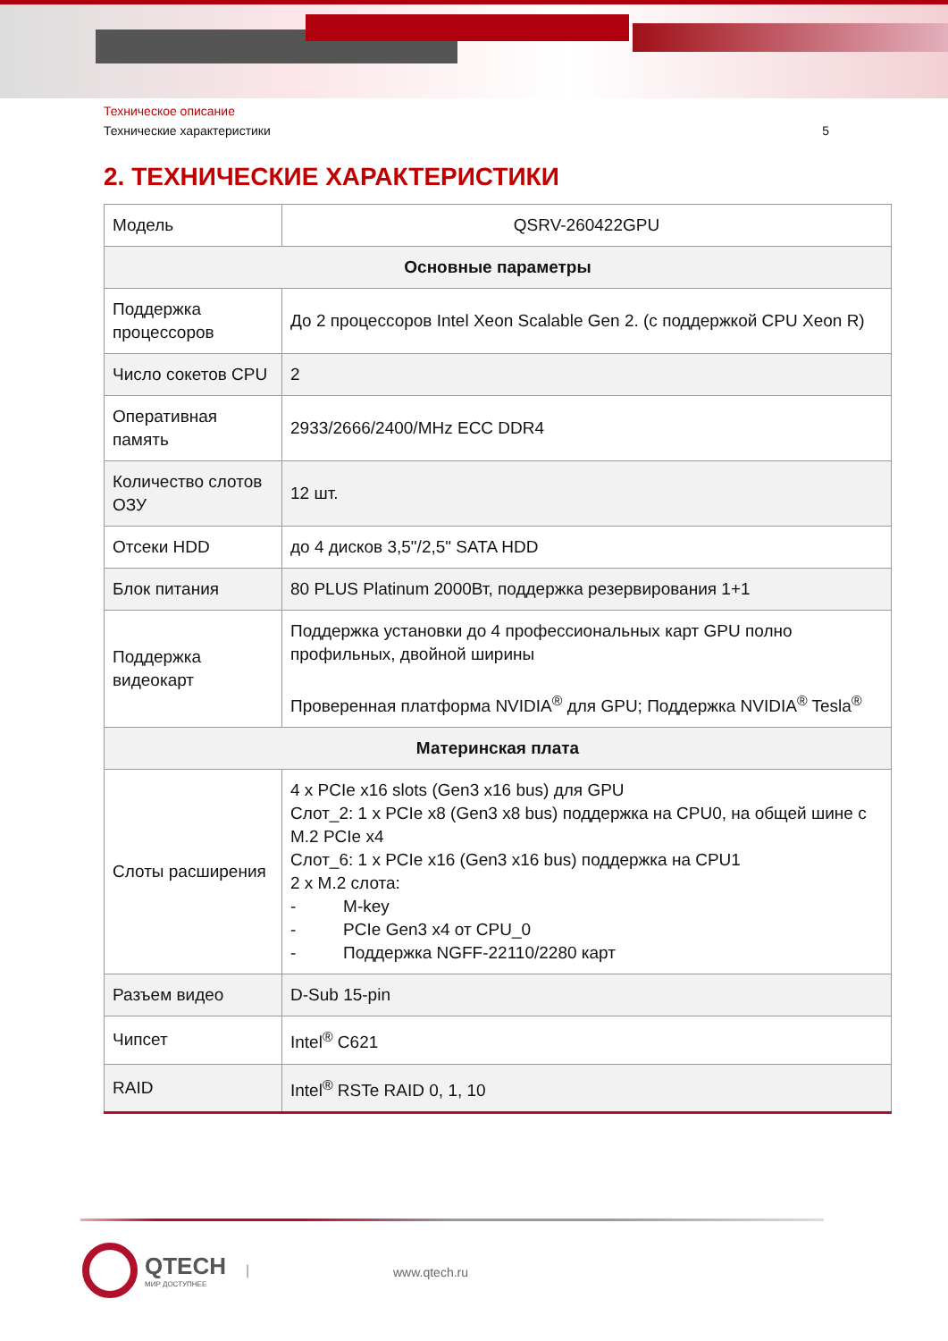Техническое описание
Технические характеристики 5
2. ТЕХНИЧЕСКИЕ ХАРАКТЕРИСТИКИ
| Модель | QSRV-260422GPU |
| Основные параметры | |
| Поддержка процессоров | До 2 процессоров Intel Xeon Scalable Gen 2. (с поддержкой CPU Xeon R) |
| Число сокетов CPU | 2 |
| Оперативная память | 2933/2666/2400/MHz ECC DDR4 |
| Количество слотов ОЗУ | 12 шт. |
| Отсеки HDD | до 4 дисков 3,5"/2,5" SATA HDD |
| Блок питания | 80 PLUS Platinum 2000Вт, поддержка резервирования 1+1 |
| Поддержка видеокарт | Поддержка установки до 4 профессиональных карт GPU полно профильных, двойной ширины Проверенная платформа NVIDIA<sup>®</sup> для GPU; Поддержка NVIDIA<sup>®</sup> Tesla<sup>®</sup> |
| Материнская плата | |
| Слоты расширения | 4 x PCIe x16 slots (Gen3 x16 bus) для GPU Слот_2: 1 x PCIe x8 (Gen3 x8 bus) поддержка на CPU0, на общей шине с M.2 PCIe x4 Слот_6: 1 x PCIe x16 (Gen3 x16 bus) поддержка на CPU1 2 x M.2 слота: - M-key - PCIe Gen3 x4 от CPU_0 - Поддержка NGFF-22110/2280 карт |
| Разъем видео | D-Sub 15-pin |
| Чипсет | Intel<sup>®</sup> C621 |
| RAID | Intel<sup>®</sup> RSTe RAID 0, 1, 10 |
QTECH
МИР ДОСТУПНЕЕ
|
www.qtech.ru